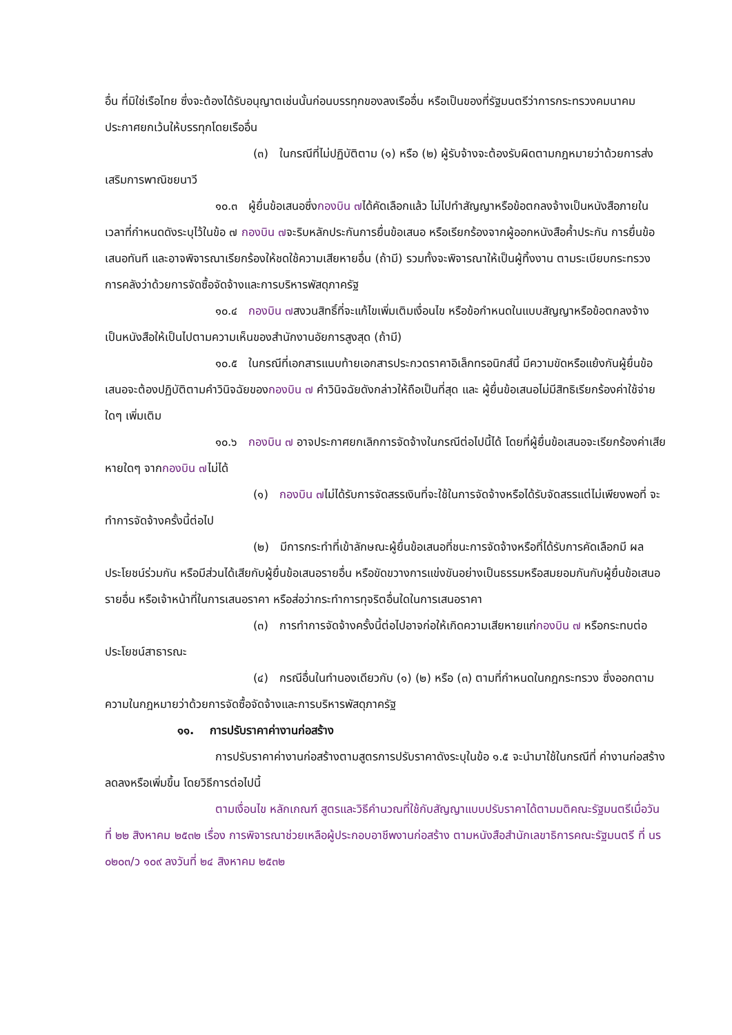อื่น ที่มิใช่เรือไทย ซึ่งจะต้องได้รับอนุญาตเช่นนั้นก่อนบรรทุกของลงเรืออื่น หรือเป็นของที่รัฐมนตรีว่าการกระทรวงคมนาคมประกาศยกเว้นให้บรรทุกโดยเรืออื่น
(๓) ในกรณีที่ไม่ปฏิบัติตาม (๑) หรือ (๒) ผู้รับจ้างจะต้องรับผิดตามกฎหมายว่าด้วยการส่งเสริมการพาณิชยนาวี
๑๐.๓ ผู้ยื่นข้อเสนอซึ่งกองบิน ๗ได้คัดเลือกแล้ว ไม่ไปทำสัญญาหรือข้อตกลงจ้างเป็นหนังสือภายในเวลาที่กำหนดดังระบุไว้ในข้อ ๗ กองบิน ๗จะริบหลักประกันการยื่นข้อเสนอ หรือเรียกร้องจากผู้ออกหนังสือค้ำประกัน การยื่นข้อเสนอทันที และอาจพิจารณาเรียกร้องให้ชดใช้ความเสียหายอื่น (ถ้ามี) รวมทั้งจะพิจารณาให้เป็นผู้ทิ้งงาน ตามระเบียบกระทรวงการคลังว่าด้วยการจัดซื้อจัดจ้างและการบริหารพัสดุภาครัฐ
๑๐.๔ กองบิน ๗สงวนสิทธิ์ที่จะแก้ไขเพิ่มเติมเงื่อนไข หรือข้อกำหนดในแบบสัญญาหรือข้อตกลงจ้างเป็นหนังสือให้เป็นไปตามความเห็นของสำนักงานอัยการสูงสุด (ถ้ามี)
๑๐.๕ ในกรณีที่เอกสารแนบท้ายเอกสารประกวดราคาอิเล็กทรอนิกส์นี้ มีความขัดหรือแย้งกันผู้ยื่นข้อเสนอจะต้องปฏิบัติตามคำวินิจฉัยของกองบิน ๗ คำวินิจฉัยดังกล่าวให้ถือเป็นที่สุด และ ผู้ยื่นข้อเสนอไม่มีสิทธิเรียกร้องค่าใช้จ่ายใดๆ เพิ่มเติม
๑๐.๖ กองบิน ๗ อาจประกาศยกเลิกการจัดจ้างในกรณีต่อไปนี้ได้ โดยที่ผู้ยื่นข้อเสนอจะเรียกร้องค่าเสียหายใดๆ จากกองบิน ๗ไม่ได้
(๑) กองบิน ๗ไม่ได้รับการจัดสรรเงินที่จะใช้ในการจัดจ้างหรือได้รับจัดสรรแต่ไม่เพียงพอที่ จะทำการจัดจ้างครั้งนี้ต่อไป
(๒) มีการกระทำที่เข้าลักษณะผู้ยื่นข้อเสนอที่ชนะการจัดจ้างหรือที่ได้รับการคัดเลือกมี ผลประโยชน์ร่วมกัน หรือมีส่วนได้เสียกับผู้ยื่นข้อเสนอรายอื่น หรือขัดขวางการแข่งขันอย่างเป็นธรรมหรือสมยอมกันกับผู้ยื่นข้อเสนอรายอื่น หรือเจ้าหน้าที่ในการเสนอราคา หรือส่อว่ากระทำการทุจริตอื่นใดในการเสนอราคา
(๓) การทำการจัดจ้างครั้งนี้ต่อไปอาจก่อให้เกิดความเสียหายแก่กองบิน ๗ หรือกระทบต่อประโยชน์สาธารณะ
(๔) กรณีอื่นในทำนองเดียวกับ (๑) (๒) หรือ (๓) ตามที่กำหนดในกฎกระทรวง ซึ่งออกตามความในกฎหมายว่าด้วยการจัดซื้อจัดจ้างและการบริหารพัสดุภาครัฐ
๑๑. การปรับราคาค่างานก่อสร้าง
การปรับราคาค่างานก่อสร้างตามสูตรการปรับราคาดังระบุในข้อ ๑.๕ จะนำมาใช้ในกรณีที่ ค่างานก่อสร้างลดลงหรือเพิ่มขึ้น โดยวิธีการต่อไปนี้
ตามเงื่อนไข หลักเกณฑ์ สูตรและวิธีคำนวณที่ใช้กับสัญญาแบบปรับราคาได้ตามมติคณะรัฐมนตรีเมื่อวันที่ ๒๒ สิงหาคม ๒๕๓๒ เรื่อง การพิจารณาช่วยเหลือผู้ประกอบอาชีพงานก่อสร้าง ตามหนังสือสำนักเลขาธิการคณะรัฐมนตรี ที่ นร ๐๒๐๓/ว ๑๐๙ ลงวันที่ ๒๔ สิงหาคม ๒๕๓๒